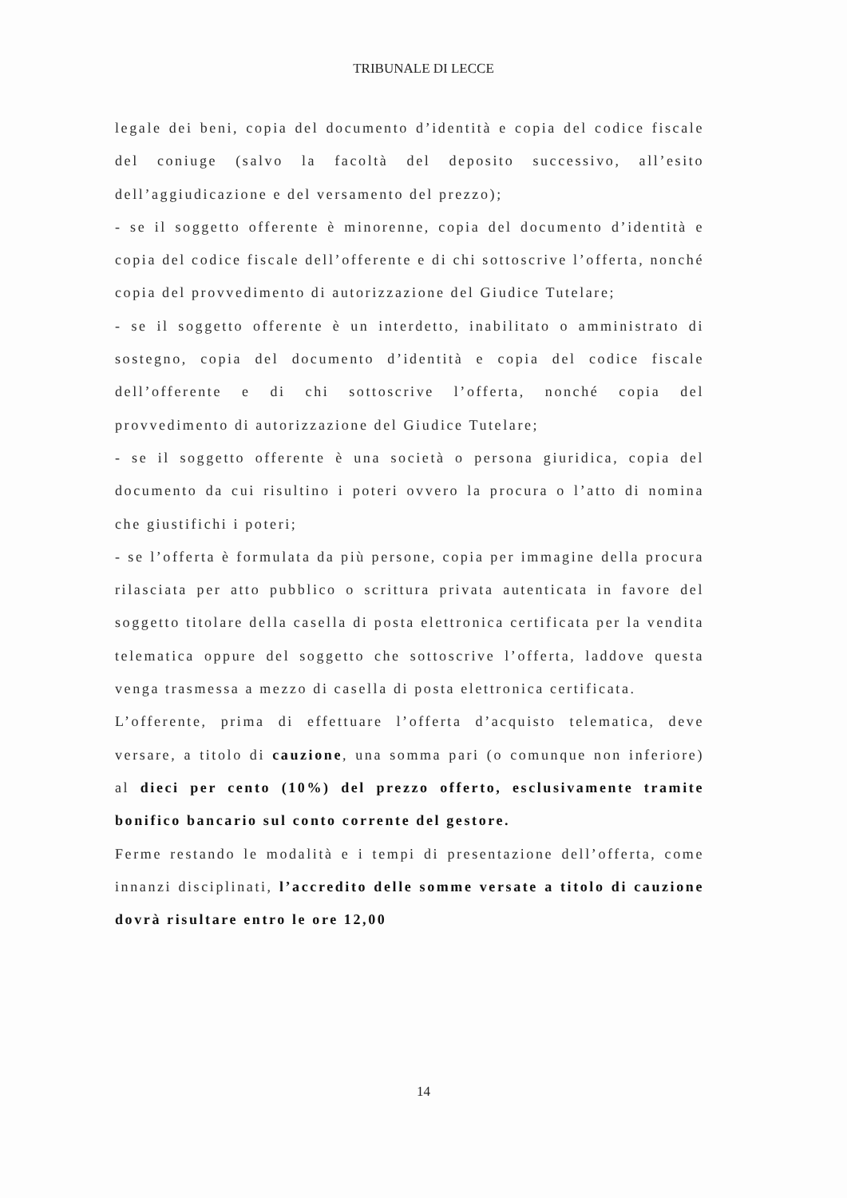TRIBUNALE DI LECCE
legale dei beni, copia del documento d’identità e copia del codice fiscale del coniuge (salvo la facoltà del deposito successivo, all’esito dell’aggiudicazione e del versamento del prezzo);
- se il soggetto offerente è minorenne, copia del documento d’identità e copia del codice fiscale dell’offerente e di chi sottoscrive l’offerta, nonché copia del provvedimento di autorizzazione del Giudice Tutelare;
- se il soggetto offerente è un interdetto, inabilitato o amministrato di sostegno, copia del documento d’identità e copia del codice fiscale dell’offerente e di chi sottoscrive l’offerta, nonché copia del provvedimento di autorizzazione del Giudice Tutelare;
- se il soggetto offerente è una società o persona giuridica, copia del documento da cui risultino i poteri ovvero la procura o l’atto di nomina che giustifichi i poteri;
- se l’offerta è formulata da più persone, copia per immagine della procura rilasciata per atto pubblico o scrittura privata autenticata in favore del soggetto titolare della casella di posta elettronica certificata per la vendita telematica oppure del soggetto che sottoscrive l’offerta, laddove questa venga trasmessa a mezzo di casella di posta elettronica certificata.
L’offerente, prima di effettuare l’offerta d’acquisto telematica, deve versare, a titolo di cauzione, una somma pari (o comunque non inferiore) al dieci per cento (10%) del prezzo offerto, esclusivamente tramite bonifico bancario sul conto corrente del gestore.
Ferme restando le modalità e i tempi di presentazione dell’offerta, come innanzi disciplinati, l’accredito delle somme versate a titolo di cauzione dovrà risultare entro le ore 12,00
14